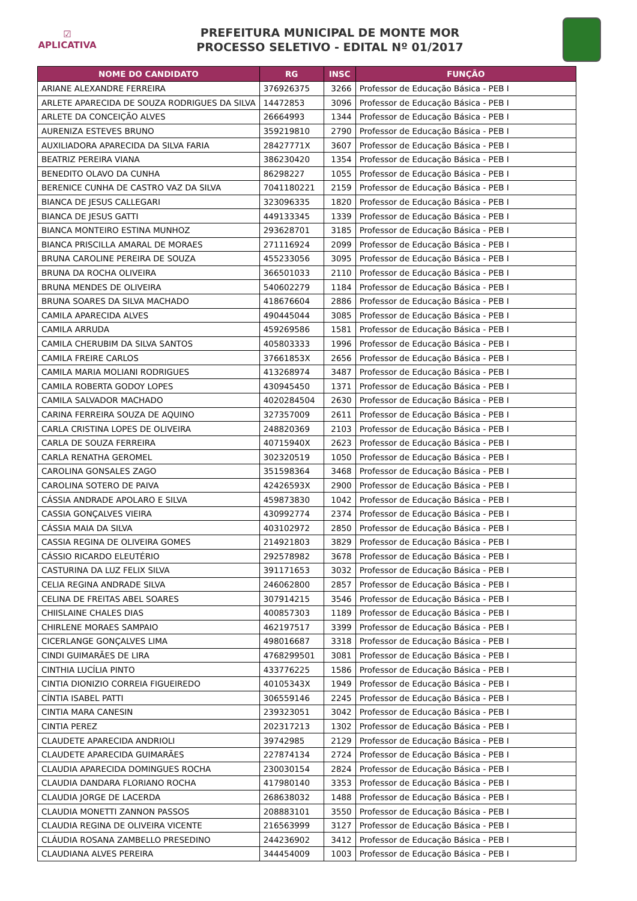☑
APLICATIVA
PREFEITURA MUNICIPAL DE MONTE MOR
PROCESSO SELETIVO - EDITAL Nº 01/2017
| NOME DO CANDIDATO | RG | INSC | FUNÇÃO |
| --- | --- | --- | --- |
| ARIANE ALEXANDRE FERREIRA | 376926375 | 3266 | Professor de Educação Básica - PEB I |
| ARLETE APARECIDA DE SOUZA RODRIGUES DA SILVA | 14472853 | 3096 | Professor de Educação Básica - PEB I |
| ARLETE DA CONCEIÇÃO ALVES | 26664993 | 1344 | Professor de Educação Básica - PEB I |
| AURENIZA ESTEVES BRUNO | 359219810 | 2790 | Professor de Educação Básica - PEB I |
| AUXILIADORA APARECIDA DA SILVA FARIA | 28427771X | 3607 | Professor de Educação Básica - PEB I |
| BEATRIZ PEREIRA VIANA | 386230420 | 1354 | Professor de Educação Básica - PEB I |
| BENEDITO OLAVO DA CUNHA | 86298227 | 1055 | Professor de Educação Básica - PEB I |
| BERENICE CUNHA DE CASTRO VAZ DA SILVA | 7041180221 | 2159 | Professor de Educação Básica - PEB I |
| BIANCA DE JESUS CALLEGARI | 323096335 | 1820 | Professor de Educação Básica - PEB I |
| BIANCA DE JESUS GATTI | 449133345 | 1339 | Professor de Educação Básica - PEB I |
| BIANCA MONTEIRO ESTINA MUNHOZ | 293628701 | 3185 | Professor de Educação Básica - PEB I |
| BIANCA PRISCILLA AMARAL DE MORAES | 271116924 | 2099 | Professor de Educação Básica - PEB I |
| BRUNA CAROLINE PEREIRA DE SOUZA | 455233056 | 3095 | Professor de Educação Básica - PEB I |
| BRUNA DA ROCHA OLIVEIRA | 366501033 | 2110 | Professor de Educação Básica - PEB I |
| BRUNA MENDES DE OLIVEIRA | 540602279 | 1184 | Professor de Educação Básica - PEB I |
| BRUNA SOARES DA SILVA MACHADO | 418676604 | 2886 | Professor de Educação Básica - PEB I |
| CAMILA APARECIDA ALVES | 490445044 | 3085 | Professor de Educação Básica - PEB I |
| CAMILA ARRUDA | 459269586 | 1581 | Professor de Educação Básica - PEB I |
| CAMILA CHERUBIM DA SILVA SANTOS | 405803333 | 1996 | Professor de Educação Básica - PEB I |
| CAMILA FREIRE CARLOS | 37661853X | 2656 | Professor de Educação Básica - PEB I |
| CAMILA MARIA MOLIANI RODRIGUES | 413268974 | 3487 | Professor de Educação Básica - PEB I |
| CAMILA ROBERTA GODOY LOPES | 430945450 | 1371 | Professor de Educação Básica - PEB I |
| CAMILA SALVADOR MACHADO | 4020284504 | 2630 | Professor de Educação Básica - PEB I |
| CARINA FERREIRA SOUZA DE AQUINO | 327357009 | 2611 | Professor de Educação Básica - PEB I |
| CARLA CRISTINA LOPES DE OLIVEIRA | 248820369 | 2103 | Professor de Educação Básica - PEB I |
| CARLA DE SOUZA FERREIRA | 40715940X | 2623 | Professor de Educação Básica - PEB I |
| CARLA RENATHA GEROMEL | 302320519 | 1050 | Professor de Educação Básica - PEB I |
| CAROLINA GONSALES ZAGO | 351598364 | 3468 | Professor de Educação Básica - PEB I |
| CAROLINA SOTERO DE PAIVA | 42426593X | 2900 | Professor de Educação Básica - PEB I |
| CÁSSIA ANDRADE APOLARO E SILVA | 459873830 | 1042 | Professor de Educação Básica - PEB I |
| CASSIA GONÇALVES VIEIRA | 430992774 | 2374 | Professor de Educação Básica - PEB I |
| CÁSSIA MAIA DA SILVA | 403102972 | 2850 | Professor de Educação Básica - PEB I |
| CASSIA REGINA DE OLIVEIRA GOMES | 214921803 | 3829 | Professor de Educação Básica - PEB I |
| CÁSSIO RICARDO ELEUTÉRIO | 292578982 | 3678 | Professor de Educação Básica - PEB I |
| CASTURINA DA LUZ FELIX SILVA | 391171653 | 3032 | Professor de Educação Básica - PEB I |
| CELIA REGINA ANDRADE SILVA | 246062800 | 2857 | Professor de Educação Básica - PEB I |
| CELINA DE FREITAS ABEL SOARES | 307914215 | 3546 | Professor de Educação Básica - PEB I |
| CHIISLAINE CHALES DIAS | 400857303 | 1189 | Professor de Educação Básica - PEB I |
| CHIRLENE MORAES SAMPAIO | 462197517 | 3399 | Professor de Educação Básica - PEB I |
| CICERLANGE GONÇALVES LIMA | 498016687 | 3318 | Professor de Educação Básica - PEB I |
| CINDI GUIMARÃES DE LIRA | 4768299501 | 3081 | Professor de Educação Básica - PEB I |
| CINTHIA LUCÍLIA PINTO | 433776225 | 1586 | Professor de Educação Básica - PEB I |
| CINTIA DIONIZIO CORREIA FIGUEIREDO | 40105343X | 1949 | Professor de Educação Básica - PEB I |
| CÍNTIA ISABEL PATTI | 306559146 | 2245 | Professor de Educação Básica - PEB I |
| CINTIA MARA CANESIN | 239323051 | 3042 | Professor de Educação Básica - PEB I |
| CINTIA PEREZ | 202317213 | 1302 | Professor de Educação Básica - PEB I |
| CLAUDETE APARECIDA ANDRIOLI | 39742985 | 2129 | Professor de Educação Básica - PEB I |
| CLAUDETE APARECIDA GUIMARÃES | 227874134 | 2724 | Professor de Educação Básica - PEB I |
| CLAUDIA APARECIDA DOMINGUES ROCHA | 230030154 | 2824 | Professor de Educação Básica - PEB I |
| CLAUDIA DANDARA FLORIANO ROCHA | 417980140 | 3353 | Professor de Educação Básica - PEB I |
| CLAUDIA JORGE DE LACERDA | 268638032 | 1488 | Professor de Educação Básica - PEB I |
| CLAUDIA MONETTI ZANNON PASSOS | 208883101 | 3550 | Professor de Educação Básica - PEB I |
| CLAUDIA REGINA DE OLIVEIRA VICENTE | 216563999 | 3127 | Professor de Educação Básica - PEB I |
| CLÁUDIA ROSANA ZAMBELLO PRESEDINO | 244236902 | 3412 | Professor de Educação Básica - PEB I |
| CLAUDIANA ALVES PEREIRA | 344454009 | 1003 | Professor de Educação Básica - PEB I |